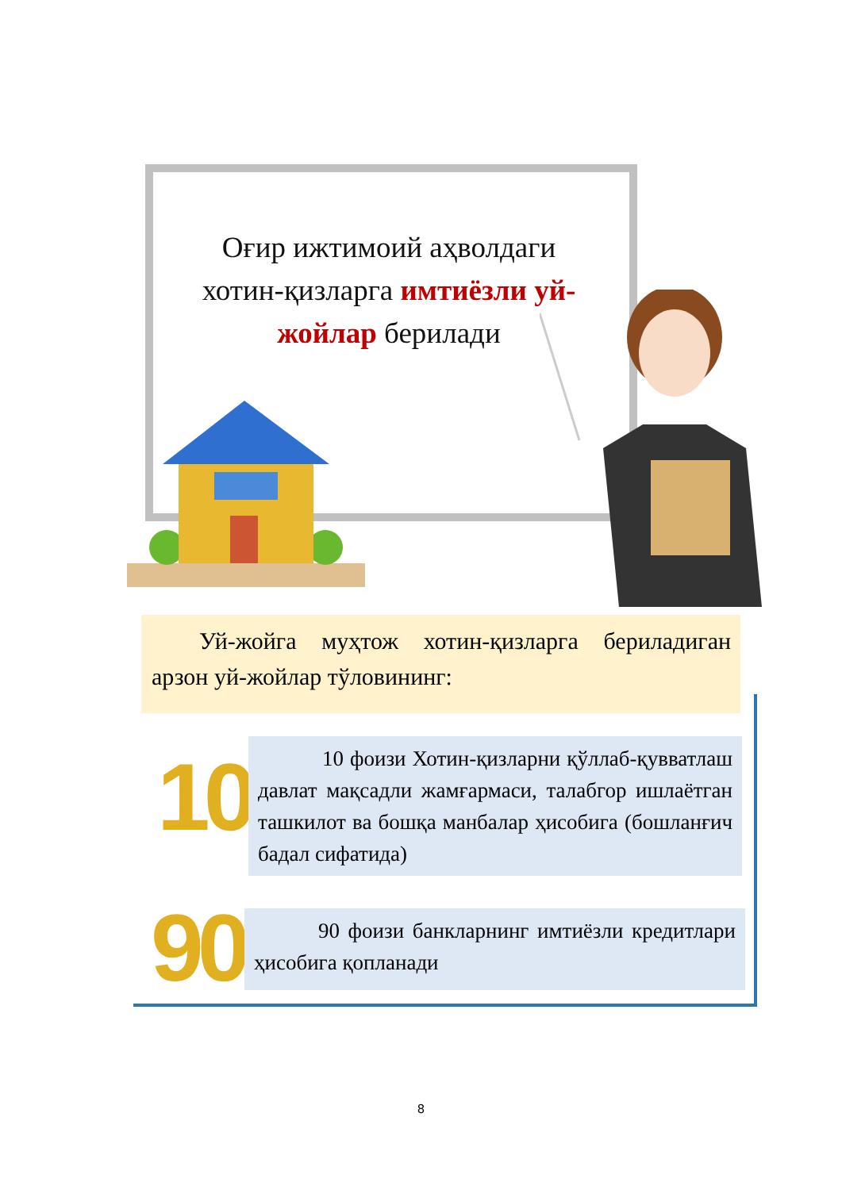Оғир ижтимоий аҳволдаги хотин-қизларга имтиёзли уй-жойлар берилади
  Уй-жойга муҳтож хотин-қизларга бериладиган арзон уй-жойлар тўловининг:
10
   10 фоизи Хотин-қизларни қўллаб-қувватлаш давлат мақсадли жамғармаси, талабгор ишлаётган ташкилот ва бошқа манбалар ҳисобига (бошланғич бадал сифатида)
90
   90 фоизи банкларнинг имтиёзли кредитлари ҳисобига қопланади
8